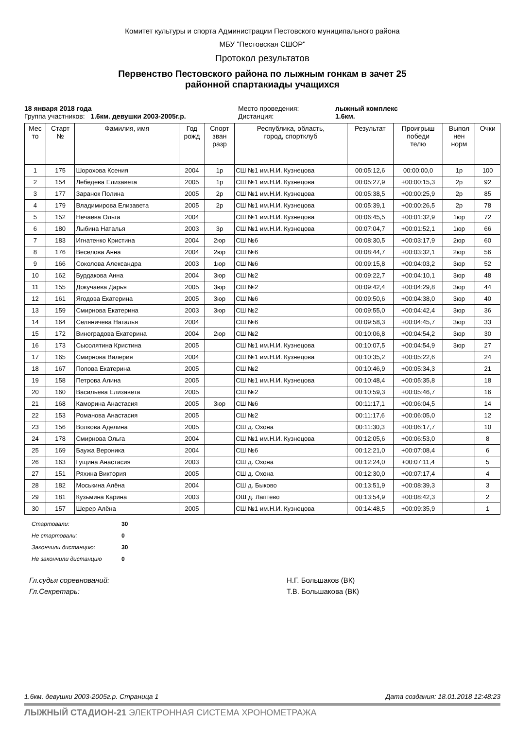Комитет культуры и спорта Администрации Пестовского муниципального района
МБУ "Пестовская СШОР"
Протокол результатов
Первенство Пестовского района по лыжным гонкам в зачет 25
районной спартакиады учащихся
18 января 2018 года
Место проведения:
лыжный комплекс
Группа участников: 1.6км. девушки 2003-2005г.р.
Дистанция:
1.6км.
| Мес то | Старт № | Фамилия, имя | Год рожд | Спорт зван разр | Республика, область, город, спортклуб | Результат | Проигрыш победи телю | Выпол нен норм | Очки |
| --- | --- | --- | --- | --- | --- | --- | --- | --- | --- |
| 1 | 175 | Шорохова Ксения | 2004 | 1р | СШ №1 им.Н.И. Кузнецова | 00:05:12,6 | 00:00:00,0 | 1р | 100 |
| 2 | 154 | Лебедева Елизавета | 2005 | 1р | СШ №1 им.Н.И. Кузнецова | 00:05:27,9 | +00:00:15,3 | 2р | 92 |
| 3 | 177 | Заранок Полина | 2005 | 2р | СШ №1 им.Н.И. Кузнецова | 00:05:38,5 | +00:00:25,9 | 2р | 85 |
| 4 | 179 | Владимирова Елизавета | 2005 | 2р | СШ №1 им.Н.И. Кузнецова | 00:05:39,1 | +00:00:26,5 | 2р | 78 |
| 5 | 152 | Нечаева Ольга | 2004 | | СШ №1 им.Н.И. Кузнецова | 00:06:45,5 | +00:01:32,9 | 1юр | 72 |
| 6 | 180 | Лыбина Наталья | 2003 | 3р | СШ №1 им.Н.И. Кузнецова | 00:07:04,7 | +00:01:52,1 | 1юр | 66 |
| 7 | 183 | Игнатенко Кристина | 2004 | 2юр | СШ №6 | 00:08:30,5 | +00:03:17,9 | 2юр | 60 |
| 8 | 176 | Веселова Анна | 2004 | 2юр | СШ №6 | 00:08:44,7 | +00:03:32,1 | 2юр | 56 |
| 9 | 166 | Соколова Александра | 2003 | 1юр | СШ №6 | 00:09:15,8 | +00:04:03,2 | 3юр | 52 |
| 10 | 162 | Бурдакова Анна | 2004 | 3юр | СШ №2 | 00:09:22,7 | +00:04:10,1 | 3юр | 48 |
| 11 | 155 | Докучаева Дарья | 2005 | 3юр | СШ №2 | 00:09:42,4 | +00:04:29,8 | 3юр | 44 |
| 12 | 161 | Ягодова Екатерина | 2005 | 3юр | СШ №6 | 00:09:50,6 | +00:04:38,0 | 3юр | 40 |
| 13 | 159 | Смирнова Екатерина | 2003 | 3юр | СШ №2 | 00:09:55,0 | +00:04:42,4 | 3юр | 36 |
| 14 | 164 | Селяничева Наталья | 2004 | | СШ №6 | 00:09:58,3 | +00:04:45,7 | 3юр | 33 |
| 15 | 172 | Виноградова Екатерина | 2004 | 2юр | СШ №2 | 00:10:06,8 | +00:04:54,2 | 3юр | 30 |
| 16 | 173 | Сысолятина Кристина | 2005 | | СШ №1 им.Н.И. Кузнецова | 00:10:07,5 | +00:04:54,9 | 3юр | 27 |
| 17 | 165 | Смирнова Валерия | 2004 | | СШ №1 им.Н.И. Кузнецова | 00:10:35,2 | +00:05:22,6 | | 24 |
| 18 | 167 | Попова Екатерина | 2005 | | СШ №2 | 00:10:46,9 | +00:05:34,3 | | 21 |
| 19 | 158 | Петрова Алина | 2005 | | СШ №1 им.Н.И. Кузнецова | 00:10:48,4 | +00:05:35,8 | | 18 |
| 20 | 160 | Васильева Елизавета | 2005 | | СШ №2 | 00:10:59,3 | +00:05:46,7 | | 16 |
| 21 | 168 | Каморина Анастасия | 2005 | 3юр | СШ №6 | 00:11:17,1 | +00:06:04,5 | | 14 |
| 22 | 153 | Романова Анастасия | 2005 | | СШ №2 | 00:11:17,6 | +00:06:05,0 | | 12 |
| 23 | 156 | Волкова Аделина | 2005 | | СШ д. Охона | 00:11:30,3 | +00:06:17,7 | | 10 |
| 24 | 178 | Смирнова Ольга | 2004 | | СШ №1 им.Н.И. Кузнецова | 00:12:05,6 | +00:06:53,0 | | 8 |
| 25 | 169 | Баужа Вероника | 2004 | | СШ №6 | 00:12:21,0 | +00:07:08,4 | | 6 |
| 26 | 163 | Гущина Анастасия | 2003 | | СШ д. Охона | 00:12:24,0 | +00:07:11,4 | | 5 |
| 27 | 151 | Ряхина Виктория | 2005 | | СШ д. Охона | 00:12:30,0 | +00:07:17,4 | | 4 |
| 28 | 182 | Моськина Алёна | 2004 | | СШ д. Быково | 00:13:51,9 | +00:08:39,3 | | 3 |
| 29 | 181 | Кузьмина Карина | 2003 | | ОШ д. Лаптево | 00:13:54,9 | +00:08:42,3 | | 2 |
| 30 | 157 | Шерер Алёна | 2005 | | СШ №1 им.Н.И. Кузнецова | 00:14:48,5 | +00:09:35,9 | | 1 |
Стартовали: 30
Не стартовали: 0
Закончили дистанцию: 30
Не закончили дистанцию 0
Гл.судья соревнований: Н.Г. Большаков (ВК) Гл.Секретарь: Т.В. Большакова (ВК)
1.6км. девушки 2003-2005г.р. Страница 1 Дата создания: 18.01.2018 12:48:23
ЛЫЖНЫЙ СТАДИОН-21 ЭЛЕКТРОННАЯ СИСТЕМА ХРОНОМЕТРАЖА